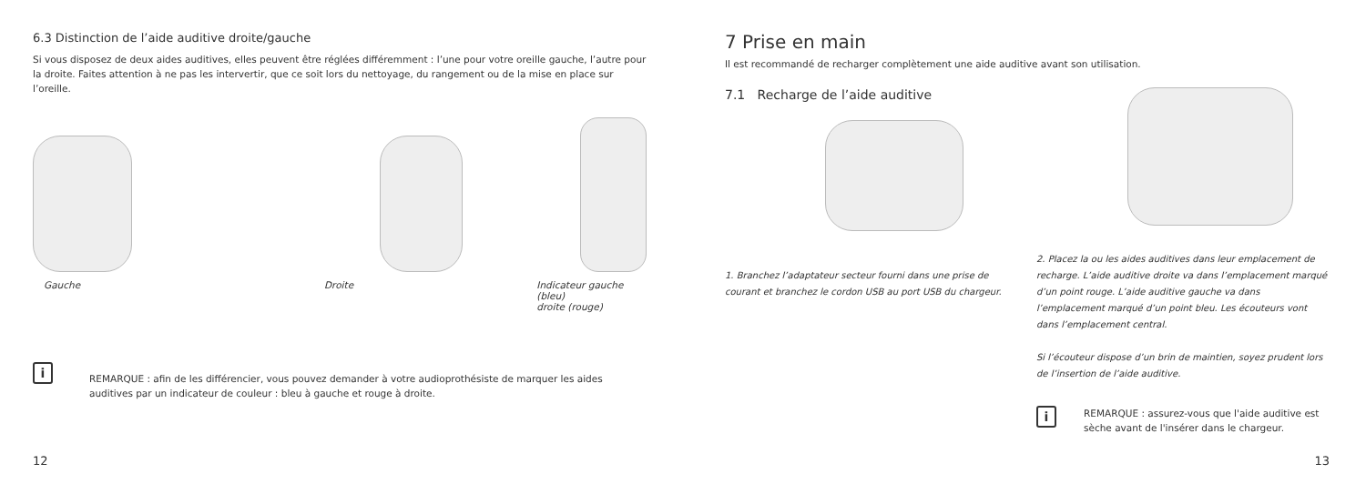6.3 Distinction de l’aide auditive droite/gauche
Si vous disposez de deux aides auditives, elles peuvent être réglées différemment : l’une pour votre oreille gauche, l’autre pour la droite. Faites attention à ne pas les intervertir, que ce soit lors du nettoyage, du rangement ou de la mise en place sur l’oreille.
Gauche Droite Indicateur gauche (bleu)
droite (rouge)
i
REMARQUE : afin de les différencier, vous pouvez demander à votre audioprothésiste de marquer les aides auditives par un indicateur de couleur : bleu à gauche et rouge à droite.
12
7 Prise en main
Il est recommandé de recharger complètement une aide auditive avant son utilisation.
7.1 Recharge de l’aide auditive
1. Branchez l’adaptateur secteur fourni dans une prise de courant et branchez le cordon USB au port USB du chargeur.
2. Placez la ou les aides auditives dans leur emplacement de recharge. L’aide auditive droite va dans l’emplacement marqué d’un point rouge. L’aide auditive gauche va dans l’emplacement marqué d’un point bleu. Les écouteurs vont dans l’emplacement central.
Si l’écouteur dispose d’un brin de maintien, soyez prudent lors de l’insertion de l’aide auditive.
i
REMARQUE : assurez-vous que l'aide auditive est sèche avant de l'insérer dans le chargeur.
13